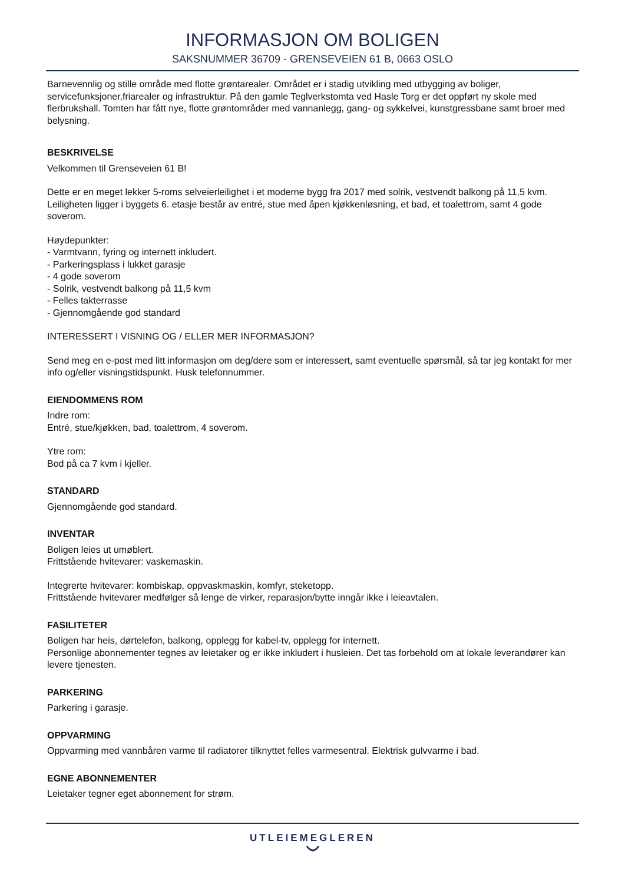INFORMASJON OM BOLIGEN
SAKSNUMMER 36709 - GRENSEVEIEN 61 B, 0663 OSLO
Barnevennlig og stille område med flotte grøntarealer. Området er i stadig utvikling med utbygging av boliger, servicefunksjoner,friarealer og infrastruktur. På den gamle Teglverkstomta ved Hasle Torg er det oppført ny skole med flerbrukshall. Tomten har fått nye, flotte grøntområder med vannanlegg, gang- og sykkelvei, kunstgressbane samt broer med belysning.
BESKRIVELSE
Velkommen til Grenseveien 61 B!
Dette er en meget lekker 5-roms selveierleilighet i et moderne bygg fra 2017 med solrik, vestvendt balkong på 11,5 kvm. Leiligheten ligger i byggets 6. etasje består av entré, stue med åpen kjøkkenløsning, et bad, et toalettrom, samt 4 gode soverom.
Høydepunkter:
- Varmtvann, fyring og internett inkludert.
- Parkeringsplass i lukket garasje
- 4 gode soverom
- Solrik, vestvendt balkong på 11,5 kvm
- Felles takterrasse
- Gjennomgående god standard
INTERESSERT I VISNING OG / ELLER MER INFORMASJON?
Send meg en e-post med litt informasjon om deg/dere som er interessert, samt eventuelle spørsmål, så tar jeg kontakt for mer info og/eller visningstidspunkt. Husk telefonnummer.
EIENDOMMENS ROM
Indre rom:
Entré, stue/kjøkken, bad, toalettrom, 4 soverom.
Ytre rom:
Bod på ca 7 kvm i kjeller.
STANDARD
Gjennomgående god standard.
INVENTAR
Boligen leies ut umøblert.
Frittstående hvitevarer: vaskemaskin.
Integrerte hvitevarer: kombiskap, oppvaskmaskin, komfyr, steketopp.
Frittstående hvitevarer medfølger så lenge de virker, reparasjon/bytte inngår ikke i leieavtalen.
FASILITETER
Boligen har heis, dørtelefon, balkong, opplegg for kabel-tv, opplegg for internett.
Personlige abonnementer tegnes av leietaker og er ikke inkludert i husleien. Det tas forbehold om at lokale leverandører kan levere tjenesten.
PARKERING
Parkering i garasje.
OPPVARMING
Oppvarming med vannbåren varme til radiatorer tilknyttet felles varmesentral. Elektrisk gulvvarme i bad.
EGNE ABONNEMENTER
Leietaker tegner eget abonnement for strøm.
UTLEIEMEGLEREN